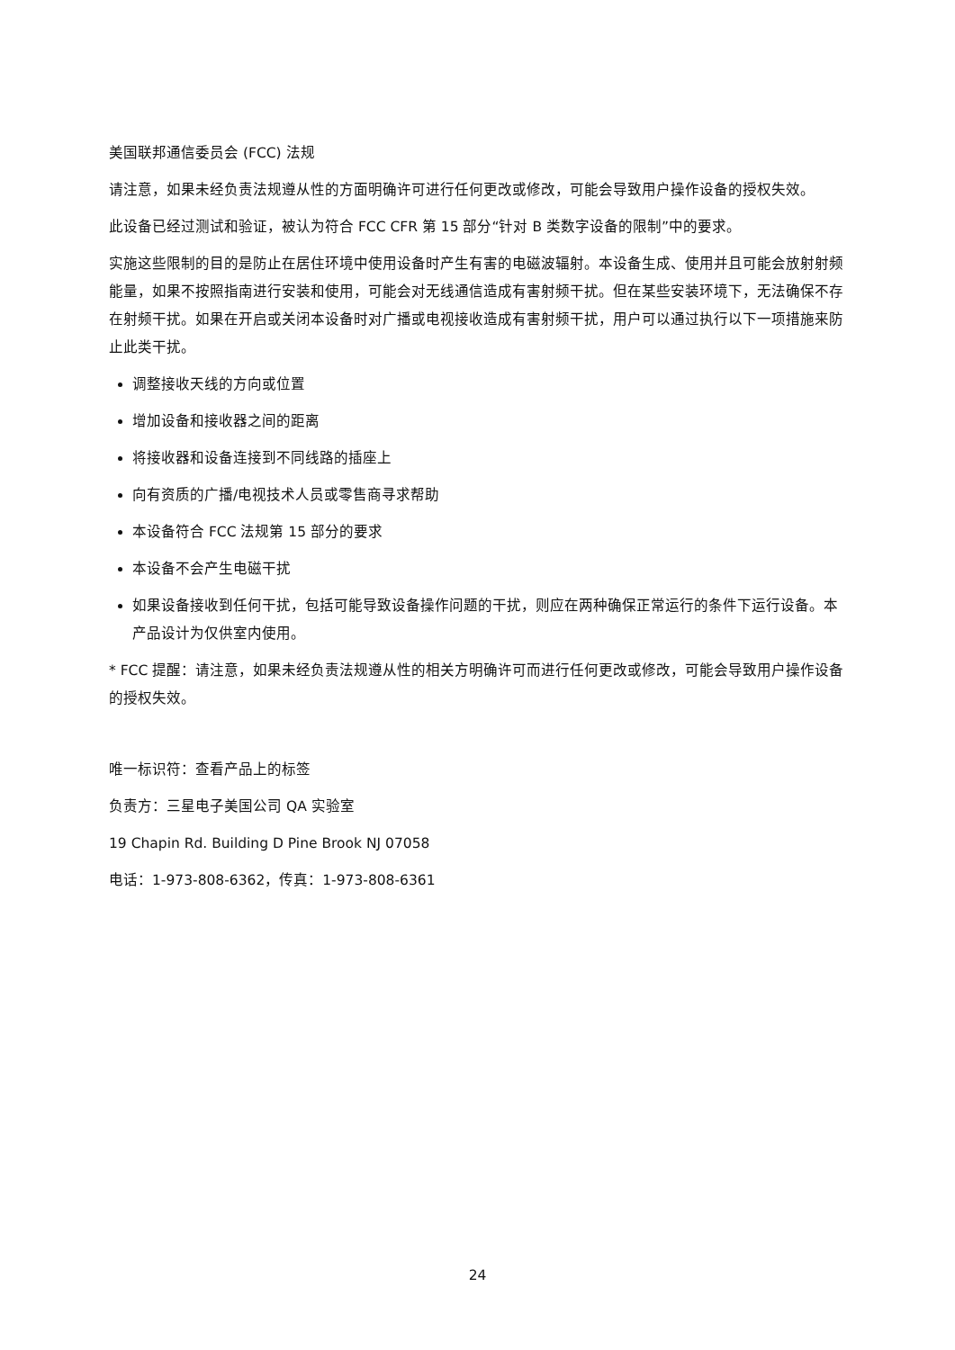美国联邦通信委员会 (FCC) 法规
请注意，如果未经负责法规遵从性的方面明确许可进行任何更改或修改，可能会导致用户操作设备的授权失效。
此设备已经过测试和验证，被认为符合 FCC CFR 第 15 部分“针对 B 类数字设备的限制”中的要求。
实施这些限制的目的是防止在居住环境中使用设备时产生有害的电磁波辐射。本设备生成、使用并且可能会放射射频能量，如果不按照指南进行安装和使用，可能会对无线通信造成有害射频干扰。但在某些安装环境下，无法确保不存在射频干扰。如果在开启或关闭本设备时对广播或电视接收造成有害射频干扰，用户可以通过执行以下一项措施来防止此类干扰。
调整接收天线的方向或位置
增加设备和接收器之间的距离
将接收器和设备连接到不同线路的插座上
向有资质的广播/电视技术人员或零售商寻求帮助
本设备符合 FCC 法规第 15 部分的要求
本设备不会产生电磁干扰
如果设备接收到任何干扰，包括可能导致设备操作问题的干扰，则应在两种确保正常运行的条件下运行设备。本产品设计为仅供室内使用。
* FCC 提醒：请注意，如果未经负责法规遵从性的相关方明确许可而进行任何更改或修改，可能会导致用户操作设备的授权失效。
唯一标识符：查看产品上的标签
负责方：三星电子美国公司 QA 实验室
19 Chapin Rd. Building D Pine Brook NJ 07058
电话：1-973-808-6362，传真：1-973-808-6361
24